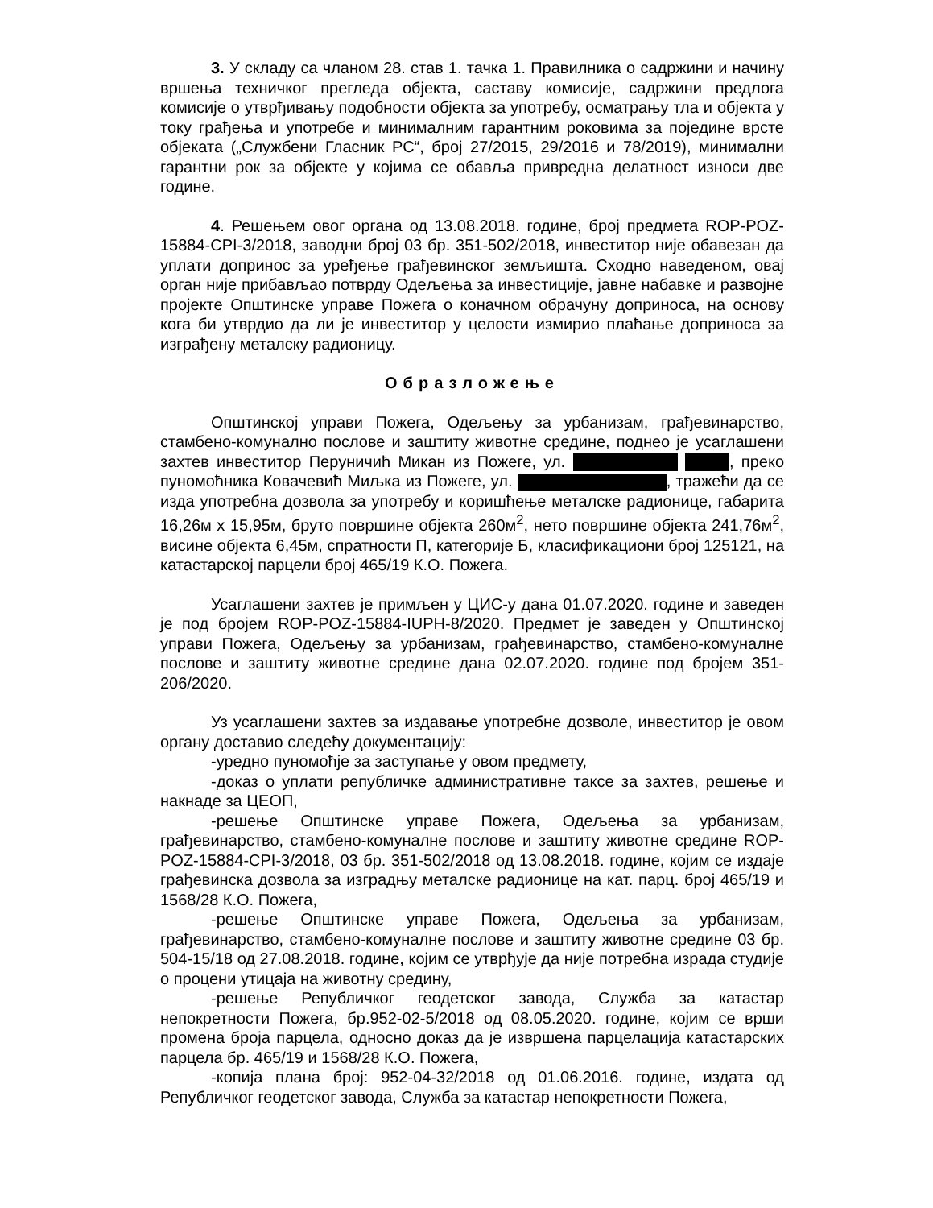3. У складу са чланом 28. став 1. тачка 1. Правилника о садржини и начину вршења техничког прегледа објекта, саставу комисије, садржини предлога комисије о утврђивању подобности објекта за употребу, осматрању тла и објекта у току грађења и употребе и минималним гарантним роковима за поједине врсте објеката („Службени Гласник РС“, број 27/2015, 29/2016 и 78/2019), минимални гарантни рок за објекте у којима се обавља привредна делатност износи две године.
4. Решењем овог органа од 13.08.2018. године, број предмета ROP-POZ-15884-CPI-3/2018, заводни број 03 бр. 351-502/2018, инвеститор није обавезан да уплати допринос за уређење грађевинског земљишта. Сходно наведеном, овај орган није прибављао потврду Одељења за инвестиције, јавне набавке и развојне пројекте Општинске управе Пожега о коначном обрачуну доприноса, на основу кога би утврдио да ли је инвеститор у целости измирио плаћање доприноса за изграђену металску радионицу.
Образложење
Општинској управи Пожега, Одељењу за урбанизам, грађевинарство, стамбено-комунално послове и заштиту животне средине, поднео је усаглашени захтев инвеститор Перуничић Микан из Пожеге, ул. , преко пуномоћника Ковачевић Миљка из Пожеге, ул. , тражећи да се изда употребна дозвола за употребу и коришћење металске радионице, габарита 16,26м x 15,95м, бруто површине објекта 260м<sup>2</sup>, нето површине објекта 241,76м<sup>2</sup>, висине објекта 6,45м, спратности П, категорије Б, класификациони број 125121, на катастарској парцели број 465/19 К.О. Пожега.
Усаглашени захтев је примљен у ЦИС-у дана 01.07.2020. године и заведен је под бројем ROP-POZ-15884-IUPH-8/2020. Предмет је заведен у Општинској управи Пожега, Одељењу за урбанизам, грађевинарство, стамбено-комуналне послове и заштиту животне средине дана 02.07.2020. године под бројем 351-206/2020.
Уз усаглашени захтев за издавање употребне дозволе, инвеститор је овом органу доставио следећу документацију:
-уредно пуномоћје за заступање у овом предмету,
-доказ о уплати републичке административне таксе за захтев, решење и накнаде за ЦЕОП,
-решење Општинске управе Пожега, Одељења за урбанизам, грађевинарство, стамбено-комуналне послове и заштиту животне средине ROP-POZ-15884-CPI-3/2018, 03 бр. 351-502/2018 од 13.08.2018. године, којим се издаје грађевинска дозвола за изградњу металске радионице на кат. парц. број 465/19 и 1568/28 К.О. Пожега,
-решење Општинске управе Пожега, Одељења за урбанизам, грађевинарство, стамбено-комуналне послове и заштиту животне средине 03 бр. 504-15/18 од 27.08.2018. године, којим се утврђује да није потребна израда студије о процени утицаја на животну средину,
-решење Републичког геодетског завода, Служба за катастар непокретности Пожега, бр.952-02-5/2018 од 08.05.2020. године, којим се врши промена броја парцела, односно доказ да је извршена парцелација катастарских парцела бр. 465/19 и 1568/28 К.О. Пожега,
-копија плана број: 952-04-32/2018 од 01.06.2016. године, издата од Републичког геодетског завода, Служба за катастар непокретности Пожега,